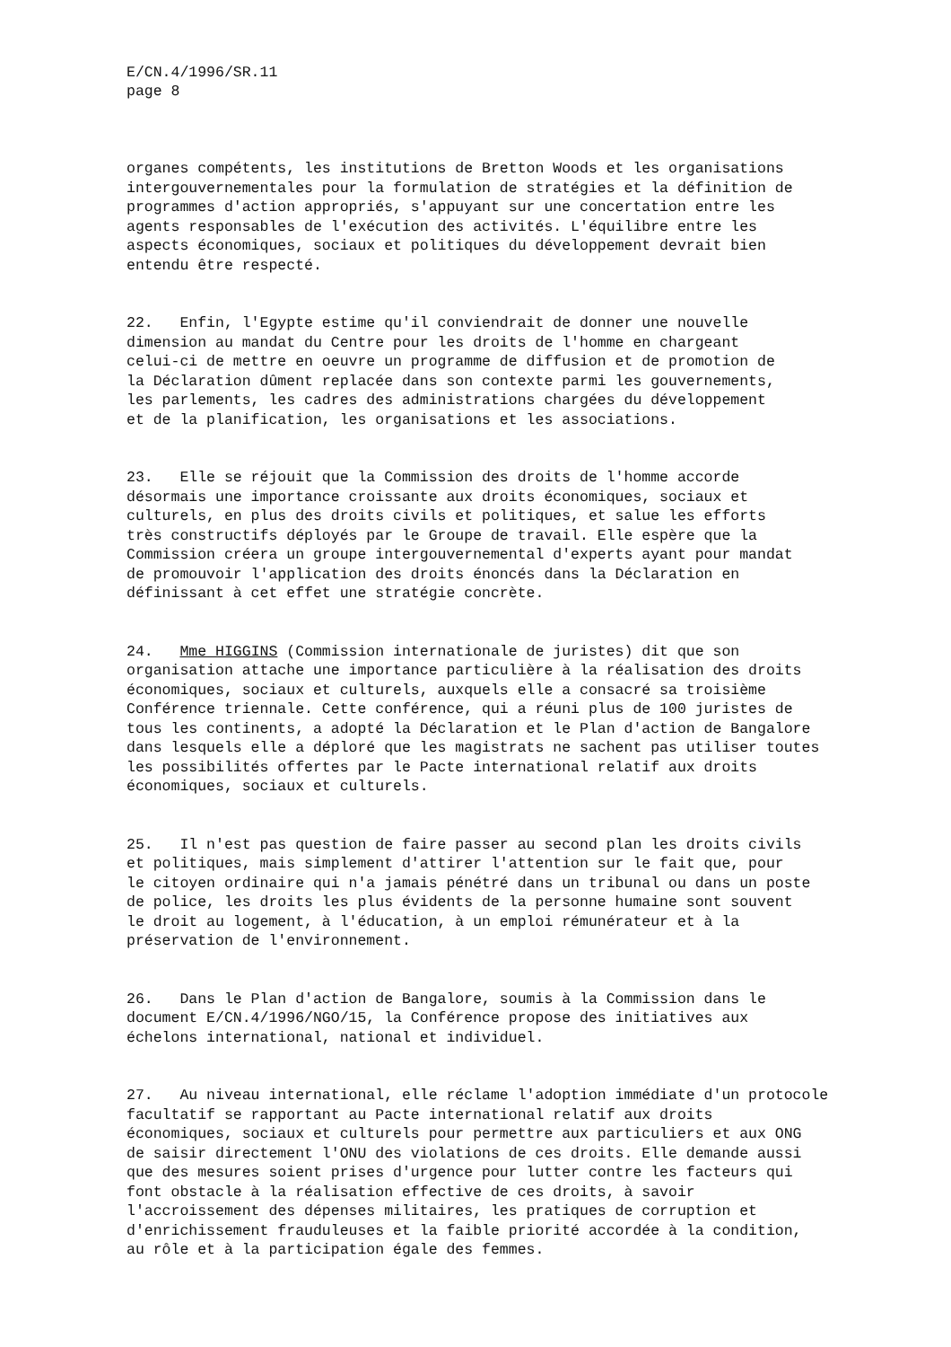E/CN.4/1996/SR.11 page 8
organes compétents, les institutions de Bretton Woods et les organisations intergouvernementales pour la formulation de stratégies et la définition de programmes d'action appropriés, s'appuyant sur une concertation entre les agents responsables de l'exécution des activités. L'équilibre entre les aspects économiques, sociaux et politiques du développement devrait bien entendu être respecté.
22. Enfin, l'Egypte estime qu'il conviendrait de donner une nouvelle dimension au mandat du Centre pour les droits de l'homme en chargeant celui-ci de mettre en oeuvre un programme de diffusion et de promotion de la Déclaration dûment replacée dans son contexte parmi les gouvernements, les parlements, les cadres des administrations chargées du développement et de la planification, les organisations et les associations.
23. Elle se réjouit que la Commission des droits de l'homme accorde désormais une importance croissante aux droits économiques, sociaux et culturels, en plus des droits civils et politiques, et salue les efforts très constructifs déployés par le Groupe de travail. Elle espère que la Commission créera un groupe intergouvernemental d'experts ayant pour mandat de promouvoir l'application des droits énoncés dans la Déclaration en définissant à cet effet une stratégie concrète.
24. Mme HIGGINS (Commission internationale de juristes) dit que son organisation attache une importance particulière à la réalisation des droits économiques, sociaux et culturels, auxquels elle a consacré sa troisième Conférence triennale. Cette conférence, qui a réuni plus de 100 juristes de tous les continents, a adopté la Déclaration et le Plan d'action de Bangalore dans lesquels elle a déploré que les magistrats ne sachent pas utiliser toutes les possibilités offertes par le Pacte international relatif aux droits économiques, sociaux et culturels.
25. Il n'est pas question de faire passer au second plan les droits civils et politiques, mais simplement d'attirer l'attention sur le fait que, pour le citoyen ordinaire qui n'a jamais pénétré dans un tribunal ou dans un poste de police, les droits les plus évidents de la personne humaine sont souvent le droit au logement, à l'éducation, à un emploi rémunérateur et à la préservation de l'environnement.
26. Dans le Plan d'action de Bangalore, soumis à la Commission dans le document E/CN.4/1996/NGO/15, la Conférence propose des initiatives aux échelons international, national et individuel.
27. Au niveau international, elle réclame l'adoption immédiate d'un protocole facultatif se rapportant au Pacte international relatif aux droits économiques, sociaux et culturels pour permettre aux particuliers et aux ONG de saisir directement l'ONU des violations de ces droits. Elle demande aussi que des mesures soient prises d'urgence pour lutter contre les facteurs qui font obstacle à la réalisation effective de ces droits, à savoir l'accroissement des dépenses militaires, les pratiques de corruption et d'enrichissement frauduleuses et la faible priorité accordée à la condition, au rôle et à la participation égale des femmes.